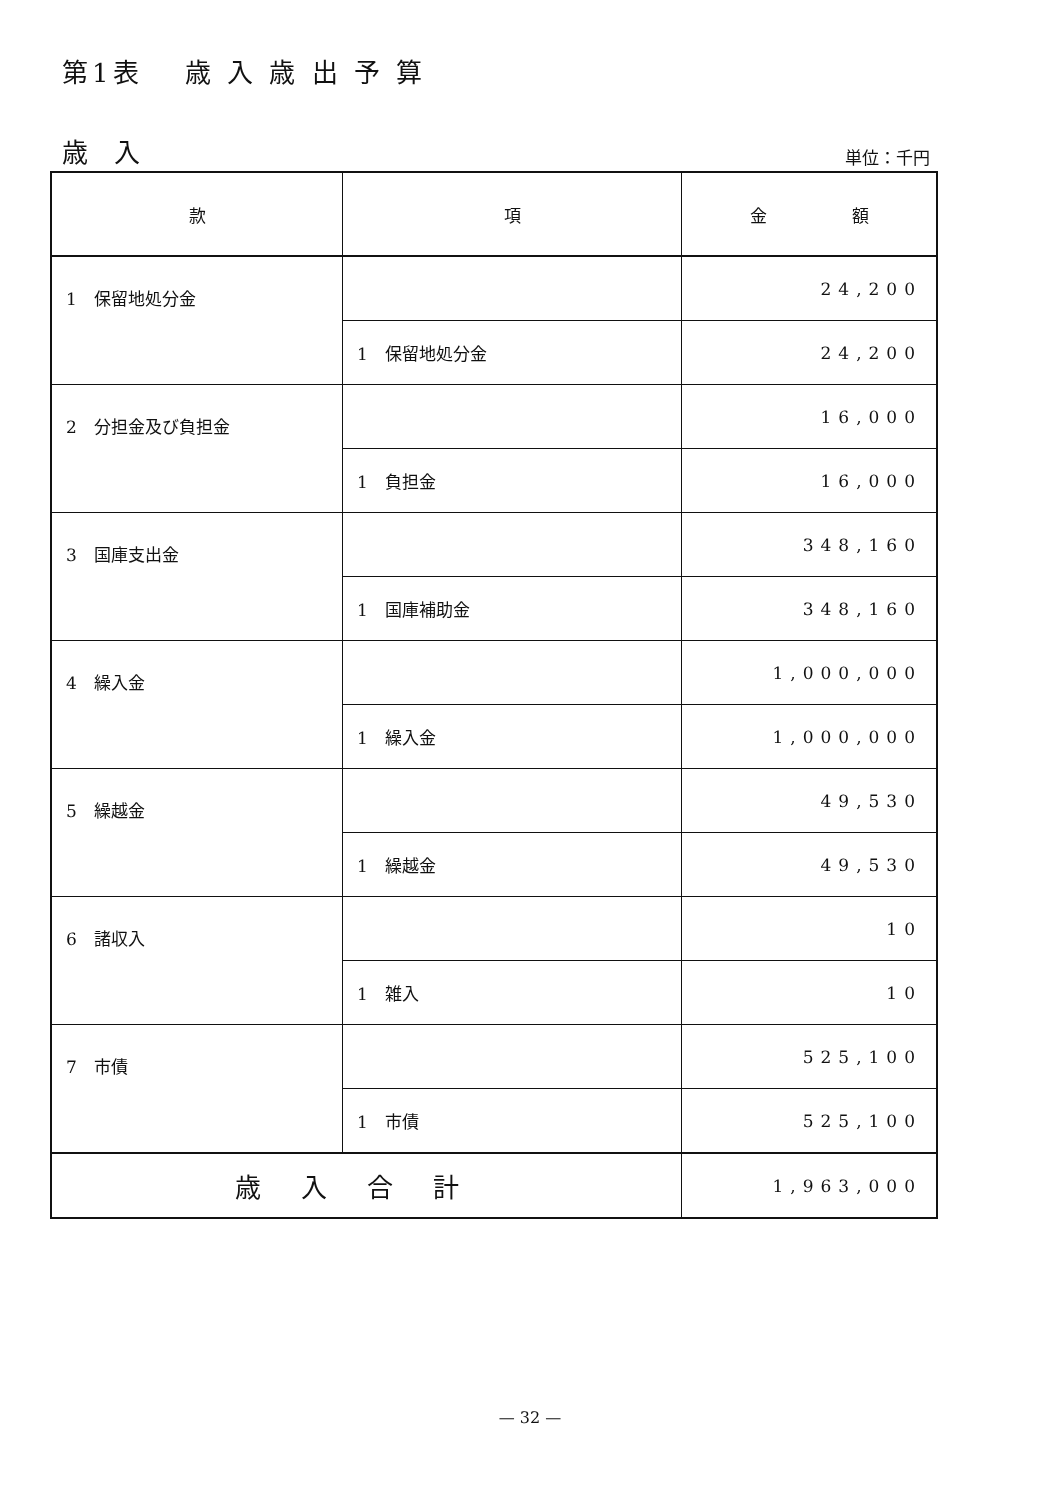第1表　 歳 入 歳 出 予 算
歳　入 単位：千円
| 款 | 項 | 金 額 |
| --- | --- | --- |
| 1 保留地処分金 | | 24,200 |
| | 1 保留地処分金 | 24,200 |
| 2 分担金及び負担金 | | 16,000 |
| | 1 負担金 | 16,000 |
| 3 国庫支出金 | | 348,160 |
| | 1 国庫補助金 | 348,160 |
| 4 繰入金 | | 1,000,000 |
| | 1 繰入金 | 1,000,000 |
| 5 繰越金 | | 49,530 |
| | 1 繰越金 | 49,530 |
| 6 諸収入 | | 10 |
| | 1 雑入 | 10 |
| 7 市債 | | 525,100 |
| | 1 市債 | 525,100 |
| 歳入合計 | | 1,963,000 |
— 32 —